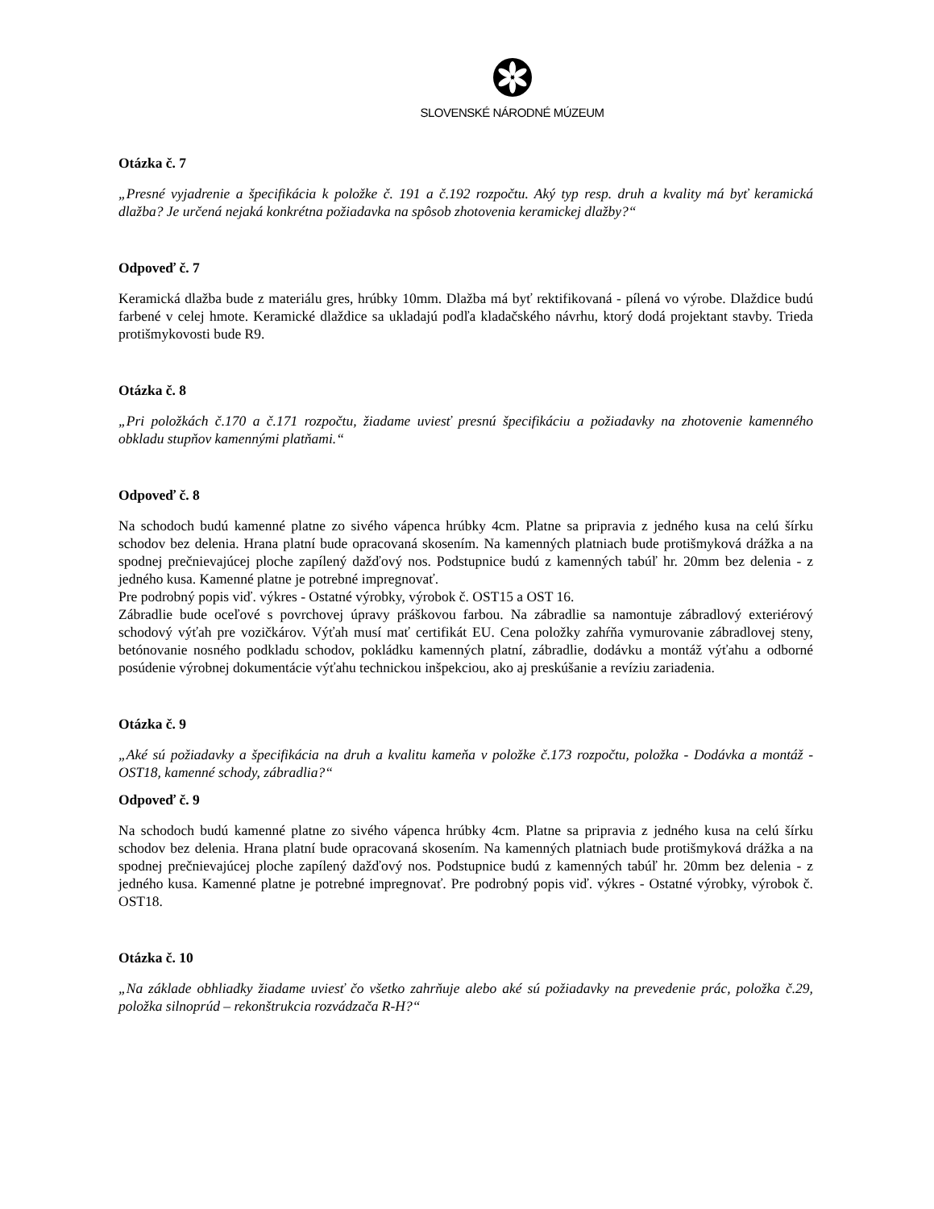SLOVENSKÉ NÁRODNÉ MÚZEUM
Otázka č. 7
„Presné vyjadrenie a špecifikácia k položke č. 191 a č.192 rozpočtu. Aký typ resp. druh a kvality má byť keramická dlažba? Je určená nejaká konkrétna požiadavka na spôsob zhotovenia keramickej dlažby?“
Odpoveď č. 7
Keramická dlažba bude z materiálu gres, hrúbky 10mm. Dlažba má byť rektifikovaná - pílená vo výrobe. Dlaždice budú farbené v celej hmote. Keramické dlaždice sa ukladajú podľa kladačského návrhu, ktorý dodá projektant stavby. Trieda protišmykovosti bude R9.
Otázka č. 8
„Pri položkách č.170 a č.171 rozpočtu, žiadame uviesť presnú špecifikáciu a požiadavky na zhotovenie kamenného obkladu stupňov kamennými platňami.“
Odpoveď č. 8
Na schodoch budú kamenné platne zo sivého vápenca hrúbky 4cm. Platne sa pripravia z jedného kusa na celú šírku schodov bez delenia. Hrana platní bude opracovaná skosením. Na kamenných platniach bude protišmyková drážka a na spodnej prečnievajúcej ploche zapílený dažďový nos. Podstupnice budú z kamenných tabúľ hr. 20mm bez delenia - z jedného kusa. Kamenné platne je potrebné impregnovať.
Pre podrobný popis viď. výkres - Ostatné výrobky, výrobok č. OST15 a OST 16.
Zábradlie bude oceľové s povrchovej úpravy práškovou farbou. Na zábradlie sa namontuje zábradlový exteriérový schodový výťah pre vozičkárov. Výťah musí mať certifikát EU. Cena položky zahŕňa vymurovanie zábradlovej steny, betónovanie nosného podkladu schodov, pokládku kamenných platní, zábradlie, dodávku a montáž výťahu a odborné posúdenie výrobnej dokumentácie výťahu technickou inšpekciou, ako aj preskúšanie a revíziu zariadenia.
Otázka č. 9
„Aké sú požiadavky a špecifikácia na druh a kvalitu kameňa v položke č.173 rozpočtu, položka - Dodávka a montáž - OST18, kamenné schody, zábradlia?“
Odpoveď č. 9
Na schodoch budú kamenné platne zo sivého vápenca hrúbky 4cm. Platne sa pripravia z jedného kusa na celú šírku schodov bez delenia. Hrana platní bude opracovaná skosením. Na kamenných platniach bude protišmyková drážka a na spodnej prečnievajúcej ploche zapílený dažďový nos. Podstupnice budú z kamenných tabúľ hr. 20mm bez delenia - z jedného kusa. Kamenné platne je potrebné impregnovať. Pre podrobný popis viď. výkres - Ostatné výrobky, výrobok č. OST18.
Otázka č. 10
„Na základe obhliadky žiadame uviesť čo všetko zahrňuje alebo aké sú požiadavky na prevedenie prác, položka č.29, položka silnoprúd – rekonštrukcia rozvádzača R-H?“